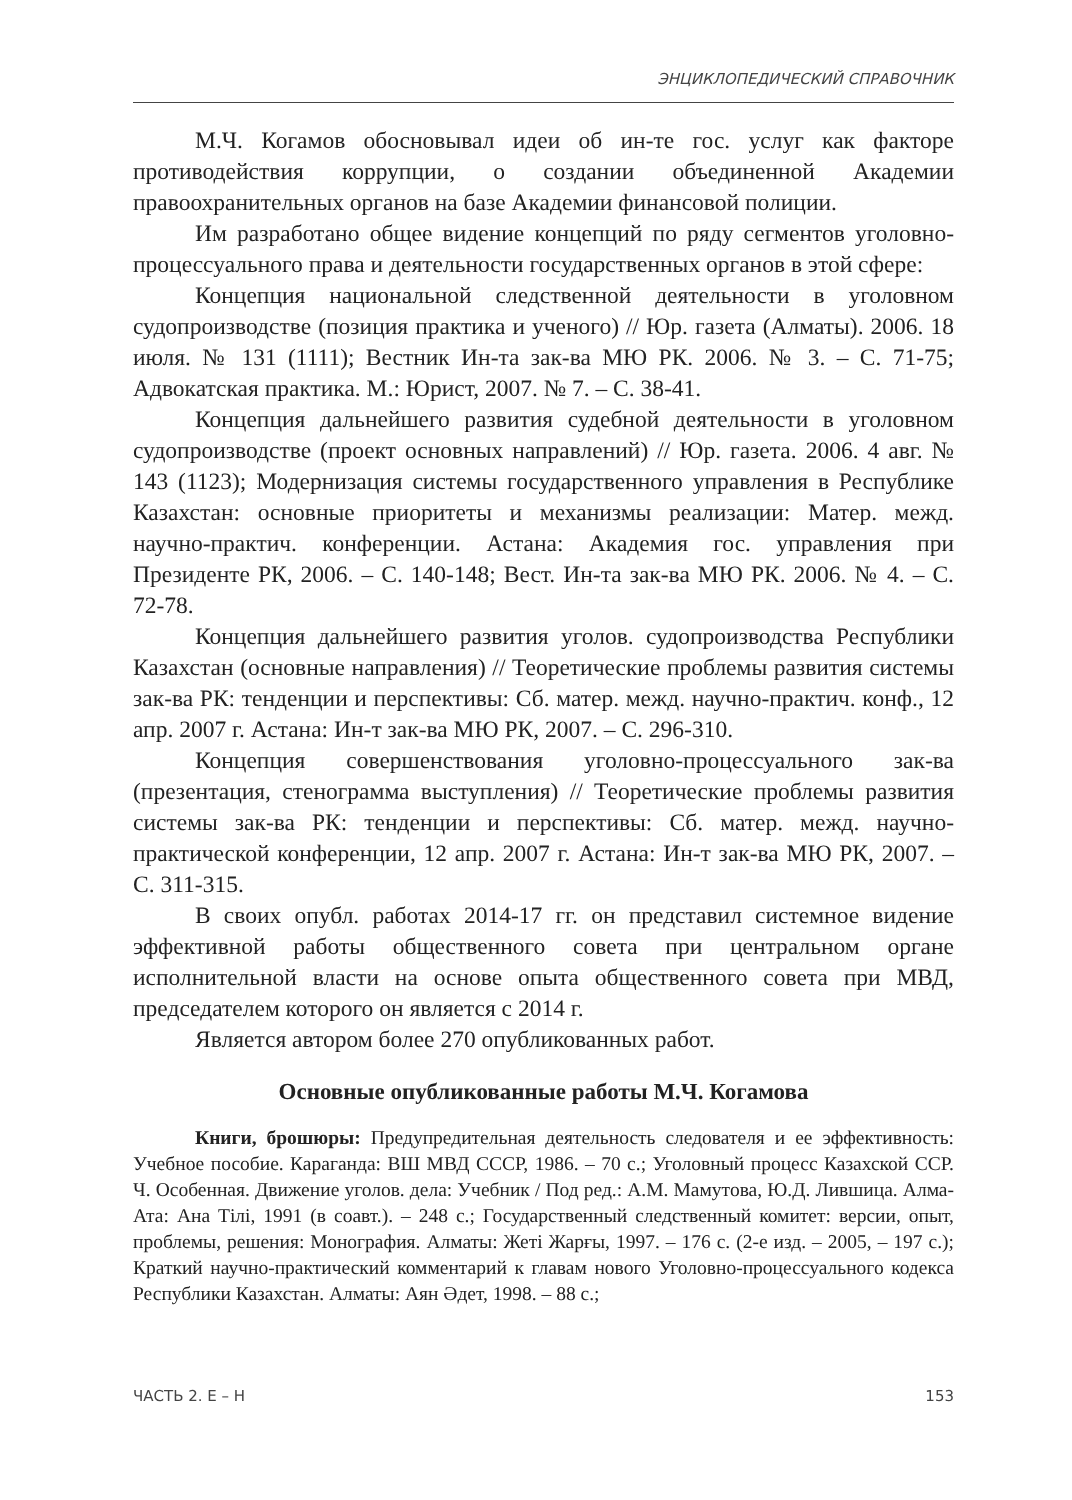ЭНЦИКЛОПЕДИЧЕСКИЙ СПРАВОЧНИК
М.Ч. Когамов обосновывал идеи об ин-те гос. услуг как факторе противодействия коррупции, о создании объединенной Академии правоохранительных органов на базе Академии финансовой полиции.
Им разработано общее видение концепций по ряду сегментов уголовно-процессуального права и деятельности государственных органов в этой сфере:
Концепция национальной следственной деятельности в уголовном судопроизводстве (позиция практика и ученого) // Юр. газета (Алматы). 2006. 18 июля. № 131 (1111); Вестник Ин-та зак-ва МЮ РК. 2006. № 3. – С. 71-75; Адвокатская практика. М.: Юрист, 2007. № 7. – С. 38-41.
Концепция дальнейшего развития судебной деятельности в уголовном судопроизводстве (проект основных направлений) // Юр. газета. 2006. 4 авг. № 143 (1123); Модернизация системы государственного управления в Республике Казахстан: основные приоритеты и механизмы реализации: Матер. межд. научно-практич. конференции. Астана: Академия гос. управления при Президенте РК, 2006. – С. 140-148; Вест. Ин-та зак-ва МЮ РК. 2006. № 4. – С. 72-78.
Концепция дальнейшего развития уголов. судопроизводства Республики Казахстан (основные направления) // Теоретические проблемы развития системы зак-ва РК: тенденции и перспективы: Сб. матер. межд. научно-практич. конф., 12 апр. 2007 г. Астана: Ин-т зак-ва МЮ РК, 2007. – С. 296-310.
Концепция совершенствования уголовно-процессуального зак-ва (презентация, стенограмма выступления) // Теоретические проблемы развития системы зак-ва РК: тенденции и перспективы: Сб. матер. межд. научно-практической конференции, 12 апр. 2007 г. Астана: Ин-т зак-ва МЮ РК, 2007. – С. 311-315.
В своих опубл. работах 2014-17 гг. он представил системное видение эффективной работы общественного совета при центральном органе исполнительной власти на основе опыта общественного совета при МВД, председателем которого он является с 2014 г.
Является автором более 270 опубликованных работ.
Основные опубликованные работы М.Ч. Когамова
Книги, брошюры: Предупредительная деятельность следователя и ее эффективность: Учебное пособие. Караганда: ВШ МВД СССР, 1986. – 70 с.; Уголовный процесс Казахской ССР. Ч. Особенная. Движение уголов. дела: Учебник / Под ред.: А.М. Мамутова, Ю.Д. Лившица. Алма-Ата: Ана Тілі, 1991 (в соавт.). – 248 с.; Государственный следственный комитет: версии, опыт, проблемы, решения: Монография. Алматы: Жеті Жарғы, 1997. – 176 с. (2-е изд. – 2005, – 197 с.); Краткий научно-практический комментарий к главам нового Уголовно-процессуального кодекса Республики Казахстан. Алматы: Аян Әдет, 1998. – 88 с.;
ЧАСТЬ 2. Е – Н 153